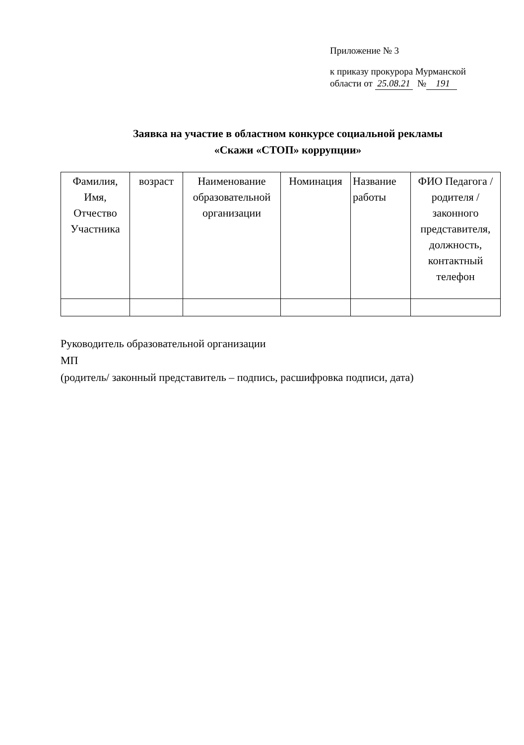Приложение № 3
к приказу прокурора Мурманской
области от 25.08.21 № 191
Заявка на участие в областном конкурсе социальной рекламы
«Скажи «СТОП» коррупции»
| Фамилия, Имя, Отчество Участника | возраст | Наименование образовательной организации | Номинация | Название работы | ФИО Педагога / родителя / законного представителя, должность, контактный телефон |
| --- | --- | --- | --- | --- | --- |
Руководитель образовательной организации
МП
(родитель/ законный представитель – подпись, расшифровка подписи, дата)